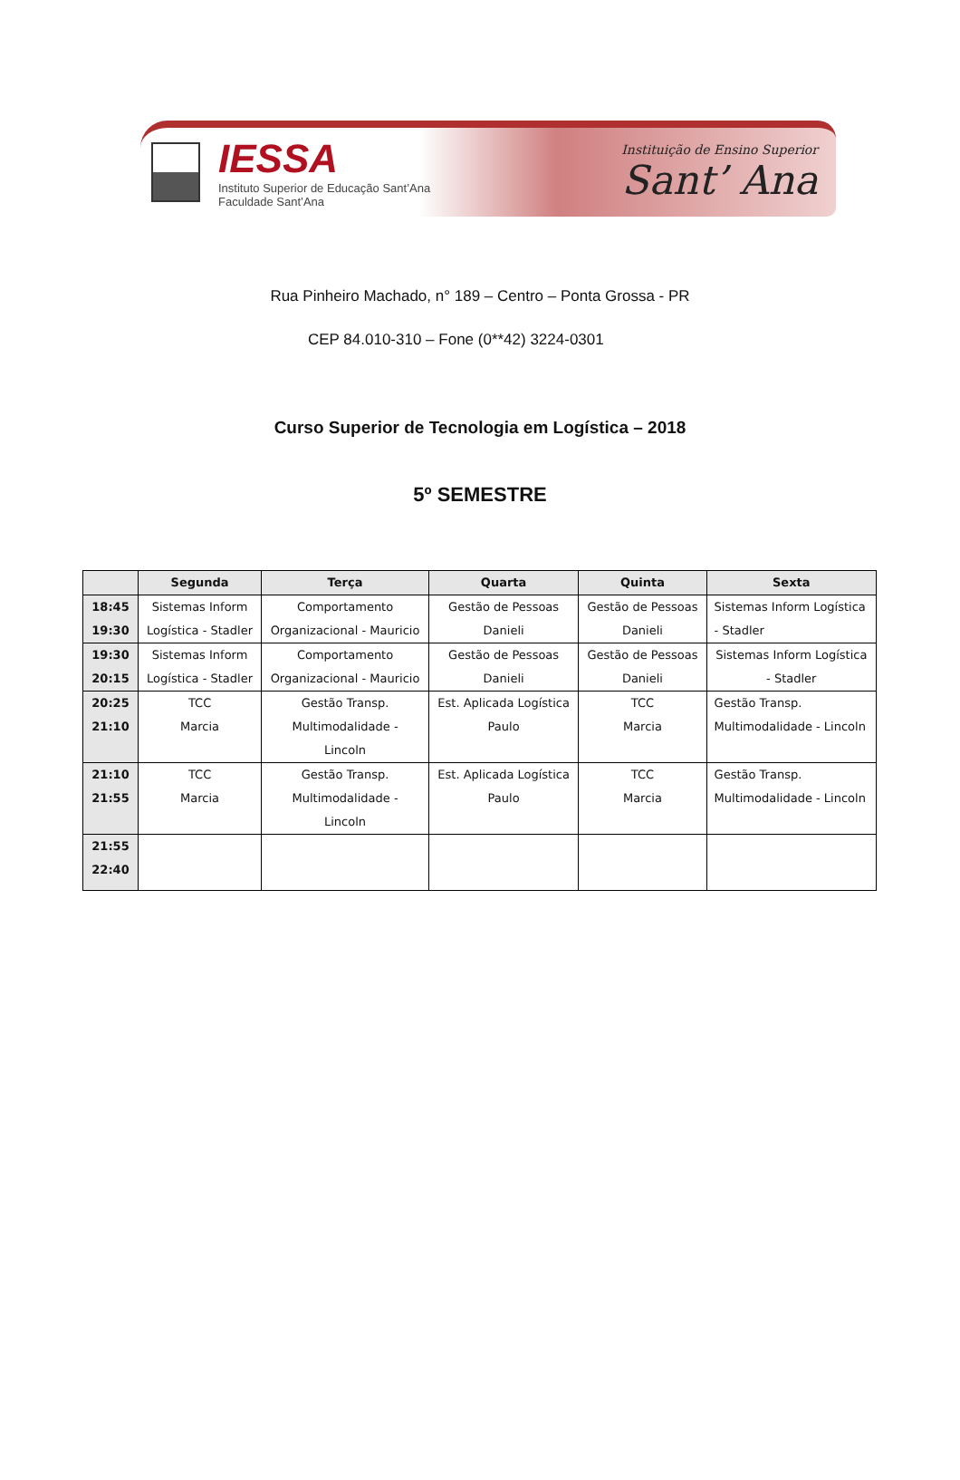IESSA
Instituto Superior de Educação Sant’Ana
Faculdade Sant’Ana
Instituição de Ensino Superior
Sant’ Ana
Rua Pinheiro Machado, n° 189 – Centro – Ponta Grossa - PR
CEP 84.010-310 – Fone (0**42) 3224-0301
Curso Superior de Tecnologia em Logística – 2018
5º SEMESTRE
| | Segunda | Terça | Quarta | Quinta | Sexta |
| --- | --- | --- | --- | --- | --- |
| 18:45 19:30 | Sistemas Inform Logística - Stadler | Comportamento Organizacional - Mauricio | Gestão de Pessoas Danieli | Gestão de Pessoas Danieli | Sistemas Inform Logística - Stadler |
| 19:30 20:15 | Sistemas Inform Logística - Stadler | Comportamento Organizacional - Mauricio | Gestão de Pessoas Danieli | Gestão de Pessoas Danieli | Sistemas Inform Logística - Stadler |
| 20:25 21:10 | TCC Marcia | Gestão Transp. Multimodalidade - Lincoln | Est. Aplicada Logística Paulo | TCC Marcia | Gestão Transp. Multimodalidade - Lincoln |
| 21:10 21:55 | TCC Marcia | Gestão Transp. Multimodalidade - Lincoln | Est. Aplicada Logística Paulo | TCC Marcia | Gestão Transp. Multimodalidade - Lincoln |
| 21:55 22:40 | | | | | |